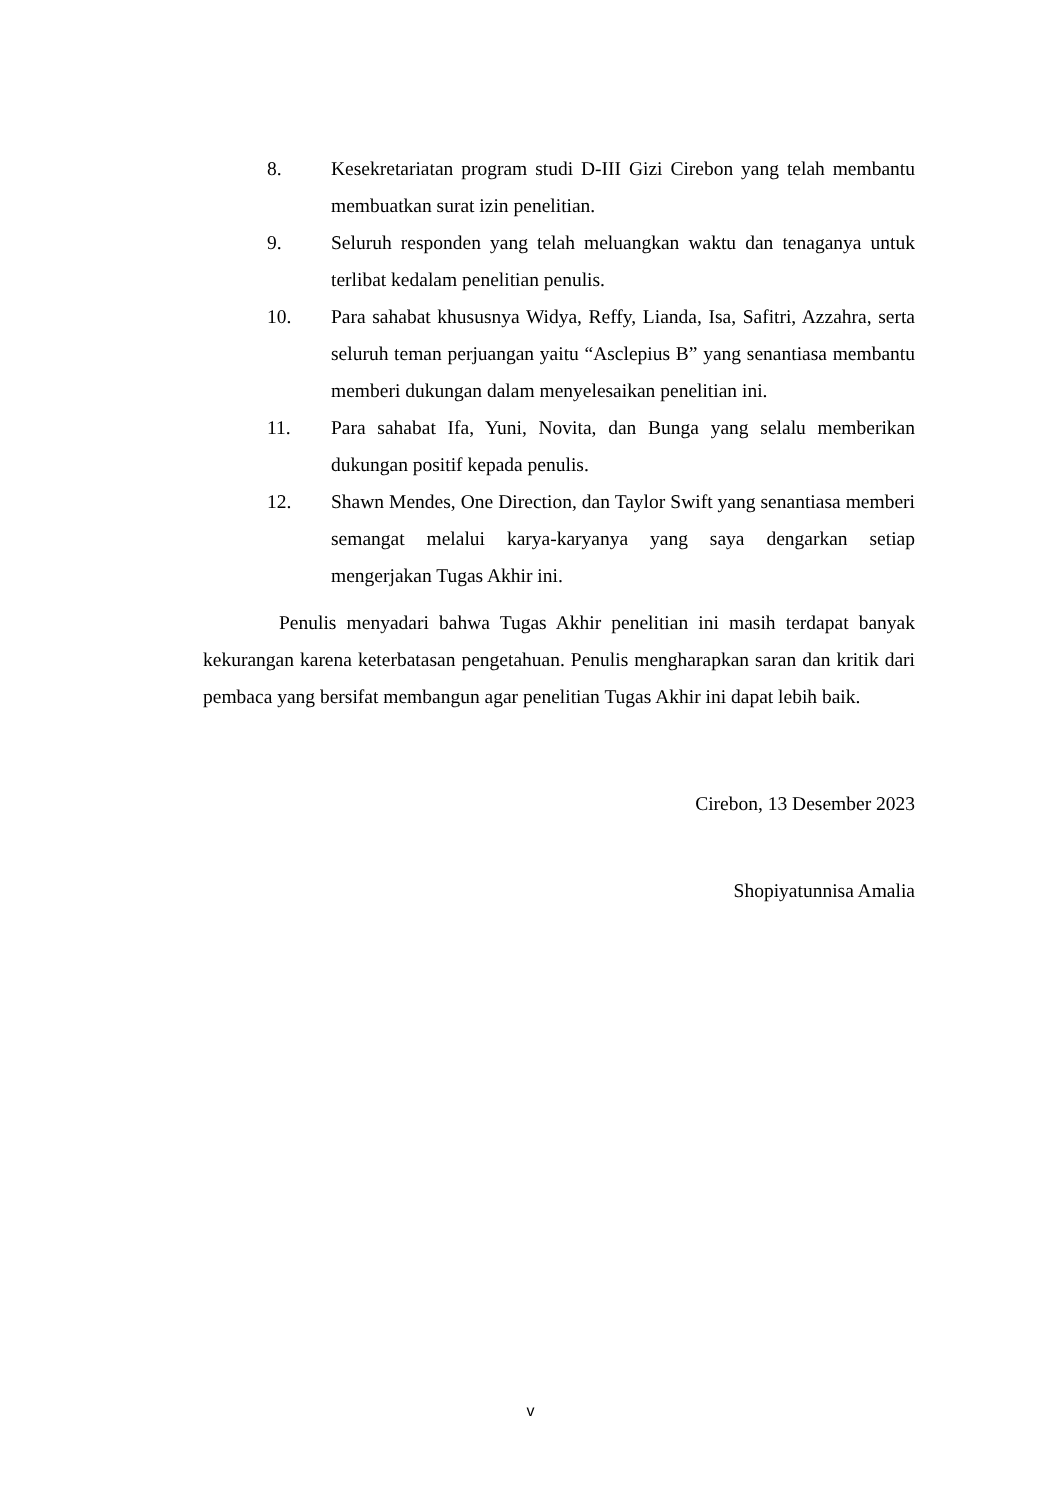8. Kesekretariatan program studi D-III Gizi Cirebon yang telah membantu membuatkan surat izin penelitian.
9. Seluruh responden yang telah meluangkan waktu dan tenaganya untuk terlibat kedalam penelitian penulis.
10. Para sahabat khususnya Widya, Reffy, Lianda, Isa, Safitri, Azzahra, serta seluruh teman perjuangan yaitu “Asclepius B” yang senantiasa membantu memberi dukungan dalam menyelesaikan penelitian ini.
11. Para sahabat Ifa, Yuni, Novita, dan Bunga yang selalu memberikan dukungan positif kepada penulis.
12. Shawn Mendes, One Direction, dan Taylor Swift yang senantiasa memberi semangat melalui karya-karyanya yang saya dengarkan setiap mengerjakan Tugas Akhir ini.
Penulis menyadari bahwa Tugas Akhir penelitian ini masih terdapat banyak kekurangan karena keterbatasan pengetahuan. Penulis mengharapkan saran dan kritik dari pembaca yang bersifat membangun agar penelitian Tugas Akhir ini dapat lebih baik.
Cirebon, 13 Desember 2023
Shopiyatunnisa Amalia
v